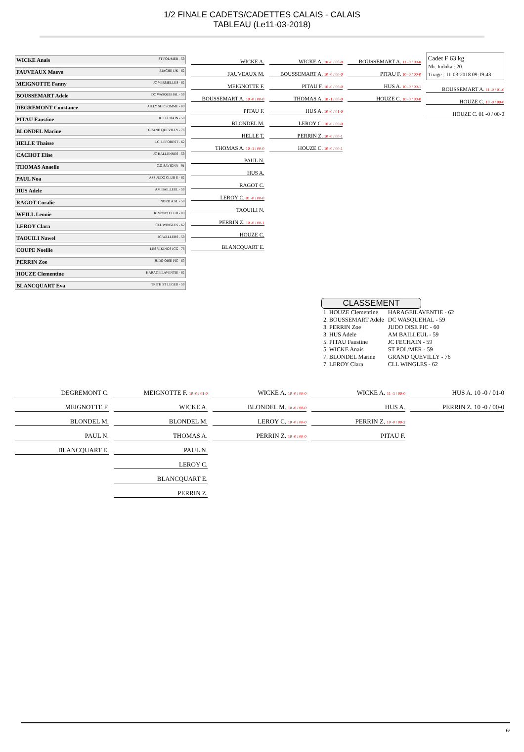1/2 FINALE CADETS/CADETTES CALAIS - CALAIS
TABLEAU (Le11-03-2018)
WICKE Anais ST POL/MER - 59
FAUVEAUX Maeva BIACHE JJK - 62
MEIGNOTTE Fanny JC VERMELLES - 62
BOUSSEMART Adele DC WASQUEHAL - 59
DEGREMONT Constance AILLY SUR SOMME - 80
PITAU Faustine JC FECHAIN - 59
BLONDEL Marine GRAND QUEVILLY - 76
HELLE Thaisse J.C. LEFOREST - 62
CACHOT Elise JC HALLENNES - 59
THOMAS Anaelle C.O.SAVIGNY - 91
PAUL Noa ASS JUDO CLUB E - 62
HUS Adele AM BAILLEUL - 59
RAGOT Coralie NORD A.M. - 59
WEILL Leonie KIMONO CLUB - 08
LEROY Clara CLL WINGLES - 62
TAOUILI Nawel JC WALLERS - 59
COUPE Noellie LES VIKINGS JCG - 76
PERRIN Zoe JUDO OISE PIC - 60
HOUZE Clementine HARAGEILAVENTIE - 62
BLANCQUART Eva TRITH ST LEGER - 59
WICKE A.
FAUVEAUX M.
MEIGNOTTE F.
BOUSSEMART A. 10 -0 / 00-0
PITAU F.
BLONDEL M.
HELLE T.
THOMAS A. 10 -1 / 00-0
PAUL N.
HUS A.
RAGOT C.
LEROY C. 01 -0 / 00-0
TAOUILI N.
PERRIN Z. 10 -0 / 00-1
HOUZE C.
BLANCQUART E.
WICKE A. 10 -0 / 00-0
BOUSSEMART A. 10 -0 / 00-0
PITAU F. 10 -0 / 00-0
THOMAS A. 10 -1 / 00-0
HUS A. 10 -0 / 01-0
LEROY C. 10 -0 / 00-0
PERRIN Z. 10 -0 / 00-1
HOUZE C. 10 -0 / 00-1
BOUSSEMART A. 11 -0 / 00-0
PITAU F. 10 -0 / 00-0
HUS A. 10 -0 / 00-1
HOUZE C. 10 -0 / 00-0
Cadet F 63 kg
Nb. Judoka : 20
Tirage : 11-03-2018 09:19:43
BOUSSEMART A. 11 -0 / 01-0
HOUZE C. 10 -0 / 00-0
HOUZE C. 01 -0 / 00-0
CLASSEMENT
| 1. HOUZE Clementine | HARAGEILAVENTIE - 62 |
| 2. BOUSSEMART Adele | DC WASQUEHAL - 59 |
| 3. PERRIN Zoe | JUDO OISE PIC - 60 |
| 3. HUS Adele | AM BAILLEUL - 59 |
| 5. PITAU Faustine | JC FECHAIN - 59 |
| 5. WICKE Anais | ST POL/MER - 59 |
| 7. BLONDEL Marine | GRAND QUEVILLY - 76 |
| 7. LEROY Clara | CLL WINGLES - 62 |
DEGREMONT C.
MEIGNOTTE F.
BLONDEL M.
PAUL N.
BLANCQUART E.
MEIGNOTTE F. 10 -0 / 01-0
WICKE A.
BLONDEL M.
THOMAS A.
PAUL N.
LEROY C.
BLANCQUART E.
PERRIN Z.
WICKE A. 10 -0 / 00-0
BLONDEL M. 10 -0 / 00-0
LEROY C. 10 -0 / 00-0
PERRIN Z. 10 -0 / 00-0
WICKE A. 11 -1 / 00-0
HUS A.
PERRIN Z. 10 -0 / 00-2
PITAU F.
HUS A. 10 -0 / 01-0
PERRIN Z. 10 -0 / 00-0
6/